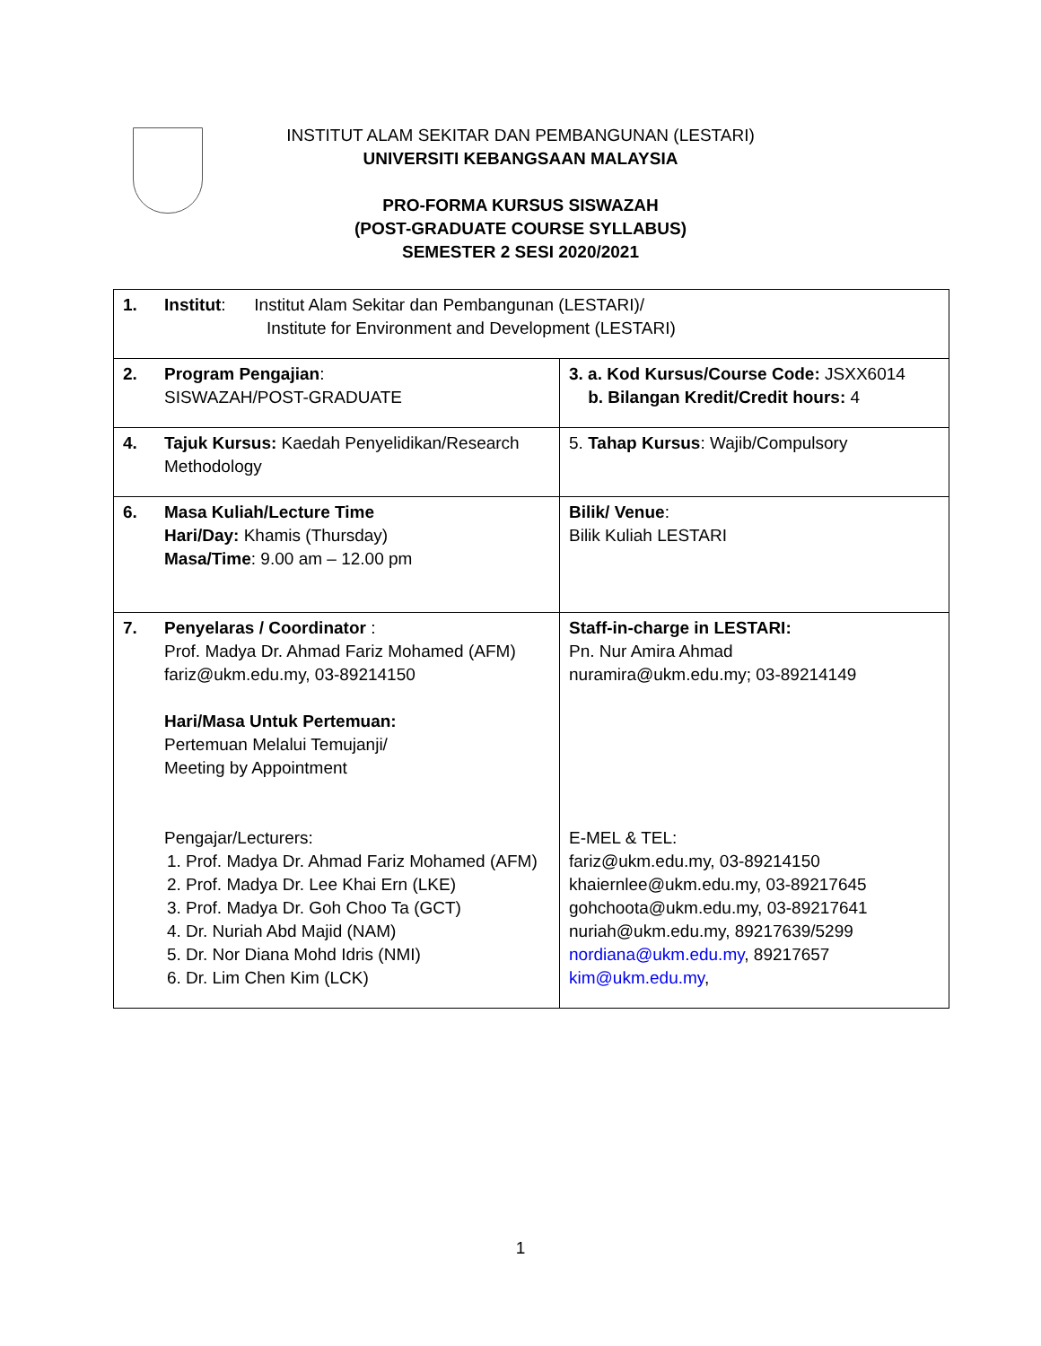INSTITUT ALAM SEKITAR DAN PEMBANGUNAN (LESTARI)
UNIVERSITI KEBANGSAAN MALAYSIA
PRO-FORMA KURSUS SISWAZAH
(POST-GRADUATE COURSE SYLLABUS)
SEMESTER 2 SESI 2020/2021
| 1. | Institut : Institut Alam Sekitar dan Pembangunan (LESTARI)/ Institute for Environment and Development (LESTARI) | |
| 2. | Program Pengajian : SISWAZAH/POST-GRADUATE | 3. a. Kod Kursus/Course Code: JSXX6014 b. Bilangan Kredit/Credit hours: 4 |
| 4. | Tajuk Kursus: Kaedah Penyelidikan/Research Methodology | 5. Tahap Kursus : Wajib/Compulsory |
| 6. | Masa Kuliah/Lecture Time Hari/Day: Khamis (Thursday) Masa/Time : 9.00 am – 12.00 pm | Bilik/ Venue : Bilik Kuliah LESTARI |
| 7. | Penyelaras / Coordinator : Prof. Madya Dr. Ahmad Fariz Mohamed (AFM) fariz@ukm.edu.my, 03-89214150 Hari/Masa Untuk Pertemuan: Pertemuan Melalui Temujanji/ Meeting by Appointment Pengajar/Lecturers: 1. Prof. Madya Dr. Ahmad Fariz Mohamed (AFM) 2. Prof. Madya Dr. Lee Khai Ern (LKE) 3. Prof. Madya Dr. Goh Choo Ta (GCT) 4. Dr. Nuriah Abd Majid (NAM) 5. Dr. Nor Diana Mohd Idris (NMI) 6. Dr. Lim Chen Kim (LCK) | Staff-in-charge in LESTARI: Pn. Nur Amira Ahmad nuramira@ukm.edu.my; 03-89214149 E-MEL & TEL: fariz@ukm.edu.my, 03-89214150 khaiernlee@ukm.edu.my, 03-89217645 gohchoota@ukm.edu.my, 03-89217641 nuriah@ukm.edu.my, 89217639/5299 nordiana@ukm.edu.my , 89217657 kim@ukm.edu.my , |
1